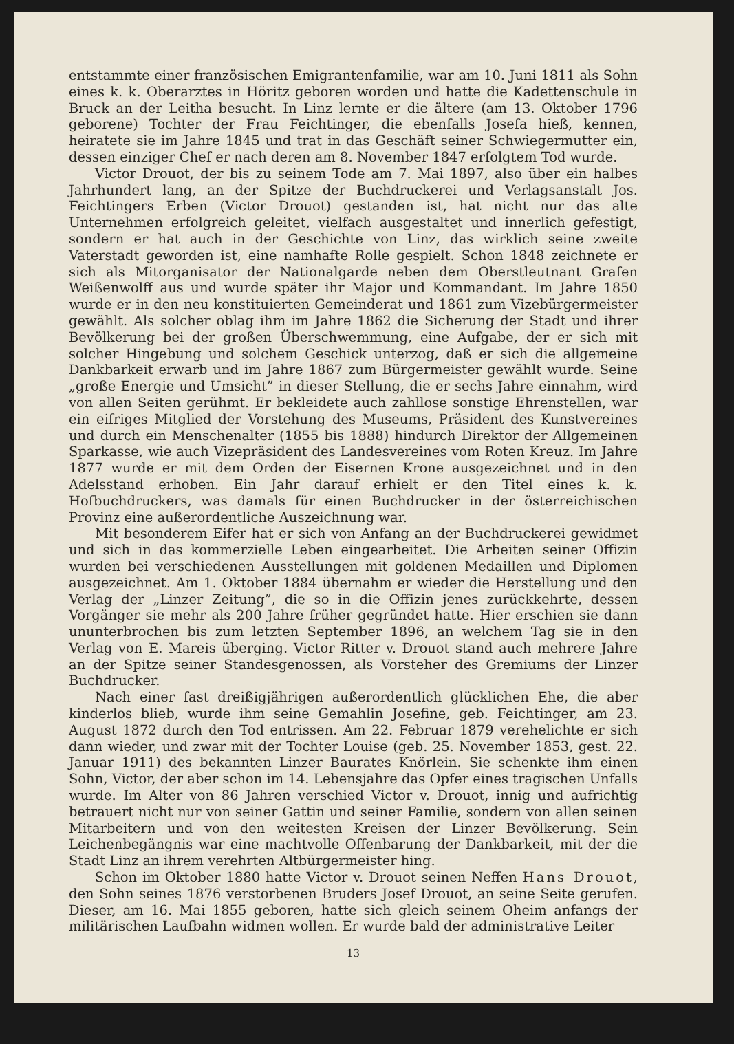entstammte einer französischen Emigrantenfamilie, war am 10. Juni 1811 als Sohn eines k. k. Oberarztes in Höritz geboren worden und hatte die Kadettenschule in Bruck an der Leitha besucht. In Linz lernte er die ältere (am 13. Oktober 1796 geborene) Tochter der Frau Feichtinger, die ebenfalls Josefa hieß, kennen, heiratete sie im Jahre 1845 und trat in das Geschäft seiner Schwiegermutter ein, dessen einziger Chef er nach deren am 8. November 1847 erfolgtem Tod wurde.
Victor Drouot, der bis zu seinem Tode am 7. Mai 1897, also über ein halbes Jahrhundert lang, an der Spitze der Buchdruckerei und Verlagsanstalt Jos. Feichtingers Erben (Victor Drouot) gestanden ist, hat nicht nur das alte Unternehmen erfolgreich geleitet, vielfach ausgestaltet und innerlich gefestigt, sondern er hat auch in der Geschichte von Linz, das wirklich seine zweite Vaterstadt geworden ist, eine namhafte Rolle gespielt. Schon 1848 zeichnete er sich als Mitorganisator der Nationalgarde neben dem Oberstleutnant Grafen Weißenwolff aus und wurde später ihr Major und Kommandant. Im Jahre 1850 wurde er in den neu konstituierten Gemeinderat und 1861 zum Vizebürgermeister gewählt. Als solcher oblag ihm im Jahre 1862 die Sicherung der Stadt und ihrer Bevölkerung bei der großen Überschwemmung, eine Aufgabe, der er sich mit solcher Hingebung und solchem Geschick unterzog, daß er sich die allgemeine Dankbarkeit erwarb und im Jahre 1867 zum Bürgermeister gewählt wurde. Seine „große Energie und Umsicht” in dieser Stellung, die er sechs Jahre einnahm, wird von allen Seiten gerühmt. Er bekleidete auch zahllose sonstige Ehrenstellen, war ein eifriges Mitglied der Vorstehung des Museums, Präsident des Kunstvereines und durch ein Menschenalter (1855 bis 1888) hindurch Direktor der Allgemeinen Sparkasse, wie auch Vizepräsident des Landesvereines vom Roten Kreuz. Im Jahre 1877 wurde er mit dem Orden der Eisernen Krone ausgezeichnet und in den Adelsstand erhoben. Ein Jahr darauf erhielt er den Titel eines k. k. Hofbuchdruckers, was damals für einen Buchdrucker in der österreichischen Provinz eine außerordentliche Auszeichnung war.
Mit besonderem Eifer hat er sich von Anfang an der Buchdruckerei gewidmet und sich in das kommerzielle Leben eingearbeitet. Die Arbeiten seiner Offizin wurden bei verschiedenen Ausstellungen mit goldenen Medaillen und Diplomen ausgezeichnet. Am 1. Oktober 1884 übernahm er wieder die Herstellung und den Verlag der „Linzer Zeitung”, die so in die Offizin jenes zurückkehrte, dessen Vorgänger sie mehr als 200 Jahre früher gegründet hatte. Hier erschien sie dann ununterbrochen bis zum letzten September 1896, an welchem Tag sie in den Verlag von E. Mareis überging. Victor Ritter v. Drouot stand auch mehrere Jahre an der Spitze seiner Standesgenossen, als Vorsteher des Gremiums der Linzer Buchdrucker.
Nach einer fast dreißigjährigen außerordentlich glücklichen Ehe, die aber kinderlos blieb, wurde ihm seine Gemahlin Josefine, geb. Feichtinger, am 23. August 1872 durch den Tod entrissen. Am 22. Februar 1879 verehelichte er sich dann wieder, und zwar mit der Tochter Louise (geb. 25. November 1853, gest. 22. Januar 1911) des bekannten Linzer Baurates Knörlein. Sie schenkte ihm einen Sohn, Victor, der aber schon im 14. Lebensjahre das Opfer eines tragischen Unfalls wurde. Im Alter von 86 Jahren verschied Victor v. Drouot, innig und aufrichtig betrauert nicht nur von seiner Gattin und seiner Familie, sondern von allen seinen Mitarbeitern und von den weitesten Kreisen der Linzer Bevölkerung. Sein Leichenbegängnis war eine machtvolle Offenbarung der Dankbarkeit, mit der die Stadt Linz an ihrem verehrten Altbürgermeister hing.
Schon im Oktober 1880 hatte Victor v. Drouot seinen Neffen Hans Drouot, den Sohn seines 1876 verstorbenen Bruders Josef Drouot, an seine Seite gerufen. Dieser, am 16. Mai 1855 geboren, hatte sich gleich seinem Oheim anfangs der militärischen Laufbahn widmen wollen. Er wurde bald der administrative Leiter
13